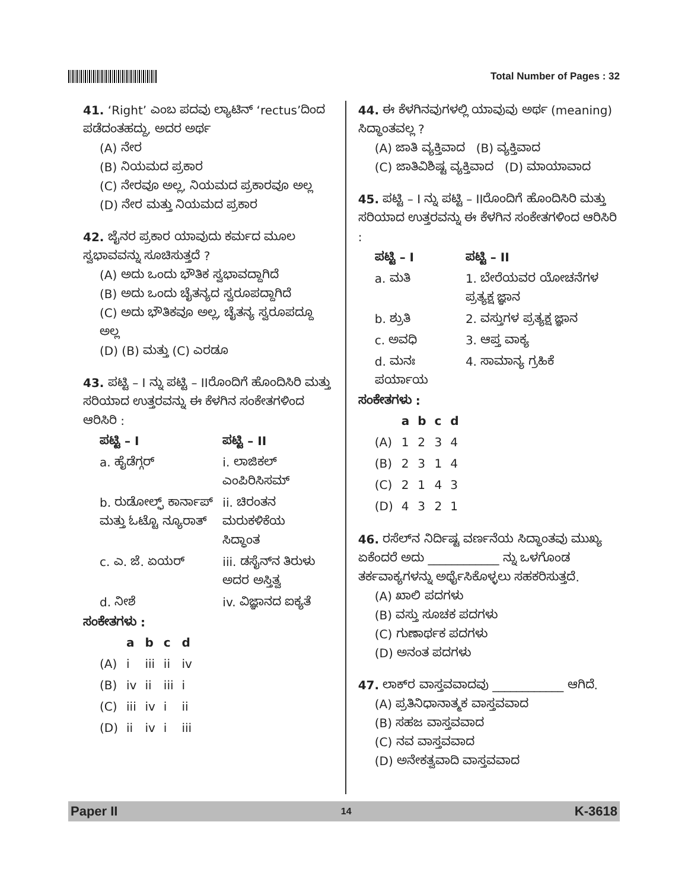Total Number of Pages : 32
41. ‘Right’ ಎಂಬ ಪದವು ಲ್ಯಾಟಿನ್ ‘rectus’ದಿಂದ ಪಡೆದಂತಹದ್ದು, ಅದರ ಅರ್ಥ
(A) ನೇರ
(B) ನಿಯಮದ ಪ್ರಕಾರ
(C) ನೇರವೂ ಅಲ್ಲ, ನಿಯಮದ ಪ್ರಕಾರವೂ ಅಲ್ಲ
(D) ನೇರ ಮತ್ತು ನಿಯಮದ ಪ್ರಕಾರ
42. ಜೈನರ ಪ್ರಕಾರ ಯಾವುದು ಕರ್ಮದ ಮೂಲ ಸ್ವಭಾವವನ್ನು ಸೂಚಿಸುತ್ತದೆ ?
(A) ಅದು ಒಂದು ಭೌತಿಕ ಸ್ವಭಾವದ್ದಾಗಿದೆ
(B) ಅದು ಒಂದು ಚೈತನ್ಯದ ಸ್ವರೂಪದ್ದಾಗಿದೆ
(C) ಅದು ಭೌತಿಕವೂ ಅಲ್ಲ, ಚೈತನ್ಯ ಸ್ವರೂಪದ್ದೂ ಅಲ್ಲ
(D) (B) ಮತ್ತು (C) ಎರಡೂ
43. ಪಟ್ಟಿ – I ನ್ನು ಪಟ್ಟಿ – IIರೊಂದಿಗೆ ಹೊಂದಿಸಿರಿ ಮತ್ತು ಸರಿಯಾದ ಉತ್ತರವನ್ನು ಈ ಕೆಳಗಿನ ಸಂಕೇತಗಳಿಂದ ಆರಿಸಿರಿ :
| ಪಟ್ಟಿ – I | ಪಟ್ಟಿ – II |
| --- | --- |
| a. ಹೈಡೆಗ್ಗರ್ | i. ಲಾಜಿಕಲ್ ಎಂಪಿರಿಸಿಸಮ್ |
| b. ರುಡೋಲ್ಫ್ ಕಾರ್ನಾಪ್ ಮತ್ತು ಓಟ್ಟೊ ನ್ಯೂರಾತ್ | ii. ಚಿರಂತನ ಮರುಕಳಿಕೆಯ ಸಿದ್ಧಾಂತ |
| c. ಎ. ಜೆ. ಏಯರ್ | iii. ಡಸೈನ್‌ನ ತಿರುಳು ಅದರ ಅಸ್ತಿತ್ವ |
| d. ನೀಶೆ | iv. ವಿಜ್ಞಾನದ ಐಕ್ಯತೆ |
ಸಂಕೇತಗಳು :
| | a | b | c | d |
| --- | --- | --- | --- | --- |
| (A) | i | iii | ii | iv |
| (B) | iv | ii | iii | i |
| (C) | iii | iv | i | ii |
| (D) | ii | iv | i | iii |
44. ಈ ಕೆಳಗಿನವುಗಳಲ್ಲಿ ಯಾವುವು ಅರ್ಥ (meaning) ಸಿದ್ಧಾಂತವಲ್ಲ ?
(A) ಜಾತಿ ವ್ಯಕ್ತಿವಾದ (B) ವ್ಯಕ್ತಿವಾದ
(C) ಜಾತಿವಿಶಿಷ್ಟ ವ್ಯಕ್ತಿವಾದ (D) ಮಾಯಾವಾದ
45. ಪಟ್ಟಿ – I ನ್ನು ಪಟ್ಟಿ – IIರೊಂದಿಗೆ ಹೊಂದಿಸಿರಿ ಮತ್ತು ಸರಿಯಾದ ಉತ್ತರವನ್ನು ಈ ಕೆಳಗಿನ ಸಂಕೇತಗಳಿಂದ ಆರಿಸಿರಿ :
| ಪಟ್ಟಿ – I | ಪಟ್ಟಿ – II |
| --- | --- |
| a. ಮತಿ | 1. ಬೇರೆಯವರ ಯೋಚನೆಗಳ ಪ್ರತ್ಯಕ್ಷ ಜ್ಞಾನ |
| b. ಶ್ರುತಿ | 2. ವಸ್ತುಗಳ ಪ್ರತ್ಯಕ್ಷ ಜ್ಞಾನ |
| c. ಅವಧಿ | 3. ಆಪ್ತ ವಾಕ್ಯ |
| d. ಮನಃ ಪರ್ಯಾಯ | 4. ಸಾಮಾನ್ಯ ಗ್ರಹಿಕೆ |
ಸಂಕೇತಗಳು :
| | a | b | c | d |
| --- | --- | --- | --- | --- |
| (A) | 1 | 2 | 3 | 4 |
| (B) | 2 | 3 | 1 | 4 |
| (C) | 2 | 1 | 4 | 3 |
| (D) | 4 | 3 | 2 | 1 |
46. ರಸೆಲ್‌ನ ನಿರ್ದಿಷ್ಟ ವರ್ಣನೆಯ ಸಿದ್ಧಾಂತವು ಮುಖ್ಯ ಏಕೆಂದರೆ ಅದು ____________ ನ್ನು ಒಳಗೊಂಡ ತರ್ಕವಾಕ್ಯಗಳನ್ನು ಅರ್ಥೈಸಿಕೊಳ್ಳಲು ಸಹಕರಿಸುತ್ತದೆ.
(A) ಖಾಲಿ ಪದಗಳು
(B) ವಸ್ತು ಸೂಚಕ ಪದಗಳು
(C) ಗುಣಾರ್ಥಕ ಪದಗಳು
(D) ಅನಂತ ಪದಗಳು
47. ಲಾಕ್‌ರ ವಾಸ್ತವವಾದವು ____________ ಆಗಿದೆ.
(A) ಪ್ರತಿನಿಧಾನಾತ್ಮಕ ವಾಸ್ತವವಾದ
(B) ಸಹಜ ವಾಸ್ತವವಾದ
(C) ನವ ವಾಸ್ತವವಾದ
(D) ಅನೇಕತ್ವವಾದಿ ವಾಸ್ತವವಾದ
Paper II 14 K-3618